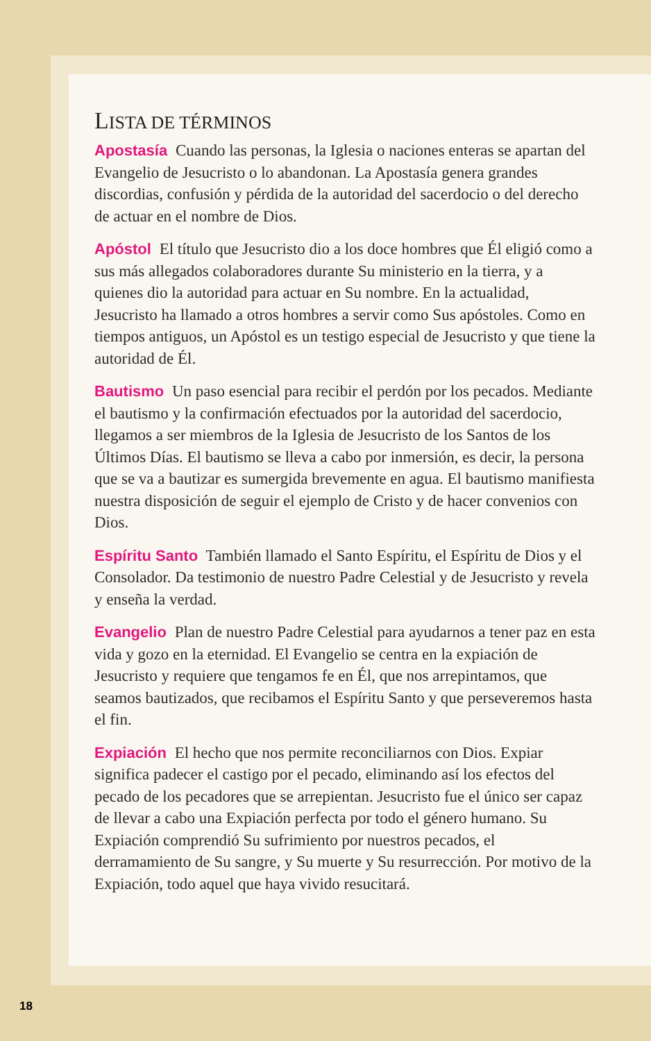LISTA DE TÉRMINOS
Apostasía Cuando las personas, la Iglesia o naciones enteras se apartan del Evangelio de Jesucristo o lo abandonan. La Apostasía genera grandes discordias, confusión y pérdida de la autoridad del sacerdocio o del derecho de actuar en el nombre de Dios.
Apóstol El título que Jesucristo dio a los doce hombres que Él eligió como a sus más allegados colaboradores durante Su ministerio en la tierra, y a quienes dio la autoridad para actuar en Su nombre. En la actualidad, Jesucristo ha llamado a otros hombres a servir como Sus apóstoles. Como en tiempos antiguos, un Apóstol es un testigo especial de Jesucristo y que tiene la autoridad de Él.
Bautismo Un paso esencial para recibir el perdón por los pecados. Mediante el bautismo y la confirmación efectuados por la autoridad del sacerdocio, llegamos a ser miembros de la Iglesia de Jesucristo de los Santos de los Últimos Días. El bautismo se lleva a cabo por inmersión, es decir, la persona que se va a bautizar es sumergida brevemente en agua. El bautismo manifiesta nuestra disposición de seguir el ejemplo de Cristo y de hacer convenios con Dios.
Espíritu Santo También llamado el Santo Espíritu, el Espíritu de Dios y el Consolador. Da testimonio de nuestro Padre Celestial y de Jesucristo y revela y enseña la verdad.
Evangelio Plan de nuestro Padre Celestial para ayudarnos a tener paz en esta vida y gozo en la eternidad. El Evangelio se centra en la expiación de Jesucristo y requiere que tengamos fe en Él, que nos arrepintamos, que seamos bautizados, que recibamos el Espíritu Santo y que perseveremos hasta el fin.
Expiación El hecho que nos permite reconciliarnos con Dios. Expiar significa padecer el castigo por el pecado, eliminando así los efectos del pecado de los pecadores que se arrepientan. Jesucristo fue el único ser capaz de llevar a cabo una Expiación perfecta por todo el género humano. Su Expiación comprendió Su sufrimiento por nuestros pecados, el derramamiento de Su sangre, y Su muerte y Su resurrección. Por motivo de la Expiación, todo aquel que haya vivido resucitará.
18